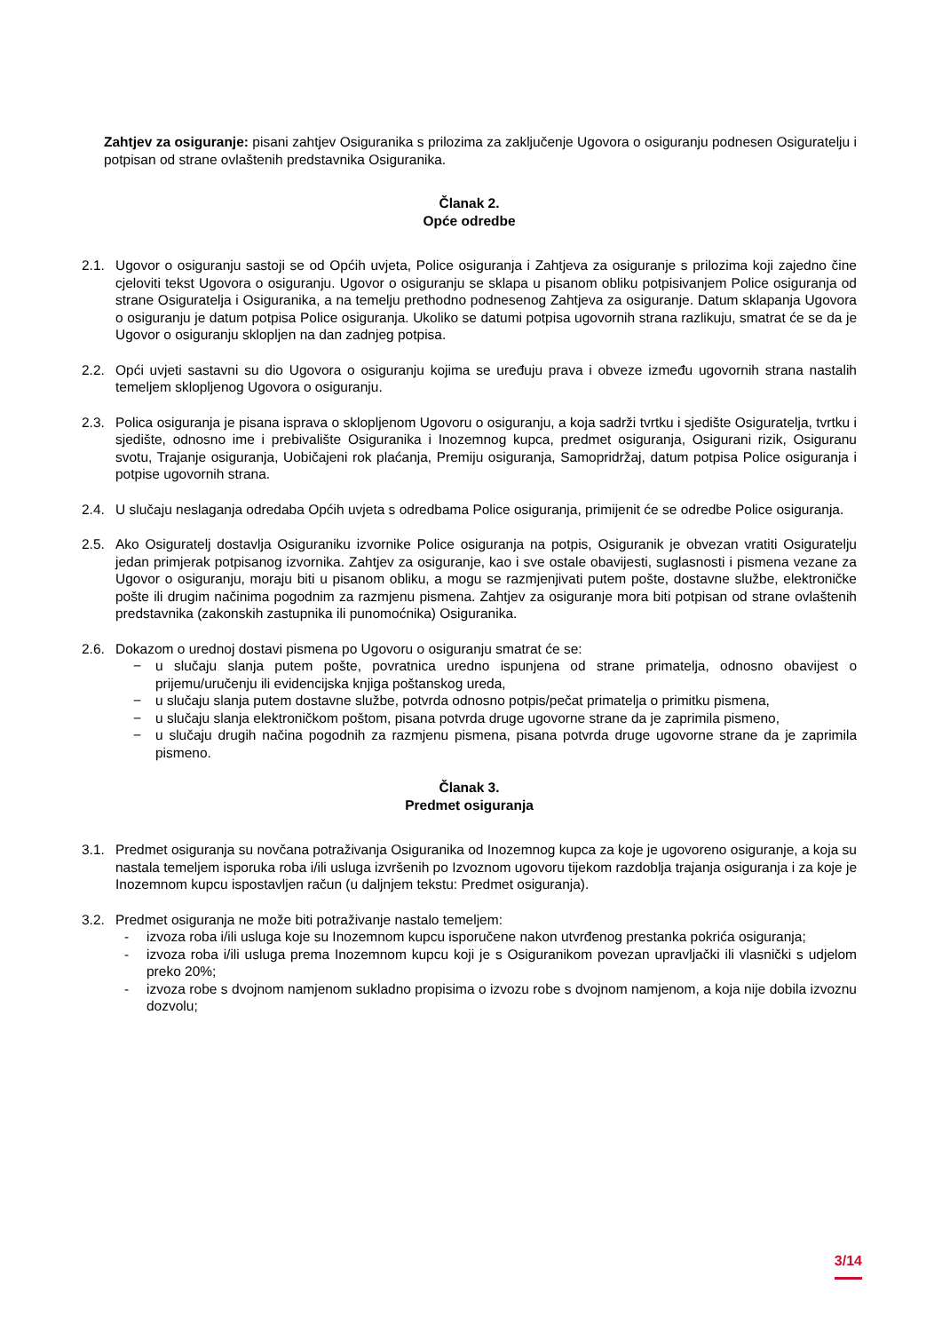Zahtjev za osiguranje: pisani zahtjev Osiguranika s prilozima za zaključenje Ugovora o osiguranju podnesen Osiguratelju i potpisan od strane ovlaštenih predstavnika Osiguranika.
Članak 2.
Opće odredbe
2.1. Ugovor o osiguranju sastoji se od Općih uvjeta, Police osiguranja i Zahtjeva za osiguranje s prilozima koji zajedno čine cjeloviti tekst Ugovora o osiguranju. Ugovor o osiguranju se sklapa u pisanom obliku potpisivanjem Police osiguranja od strane Osiguratelja i Osiguranika, a na temelju prethodno podnesenog Zahtjeva za osiguranje. Datum sklapanja Ugovora o osiguranju je datum potpisa Police osiguranja. Ukoliko se datumi potpisa ugovornih strana razlikuju, smatrat će se da je Ugovor o osiguranju sklopljen na dan zadnjeg potpisa.
2.2. Opći uvjeti sastavni su dio Ugovora o osiguranju kojima se uređuju prava i obveze između ugovornih strana nastalih temeljem sklopljenog Ugovora o osiguranju.
2.3. Polica osiguranja je pisana isprava o sklopljenom Ugovoru o osiguranju, a koja sadrži tvrtku i sjedište Osiguratelja, tvrtku i sjedište, odnosno ime i prebivalište Osiguranika i Inozemnog kupca, predmet osiguranja, Osigurani rizik, Osiguranu svotu, Trajanje osiguranja, Uobičajeni rok plaćanja, Premiju osiguranja, Samopridržaj, datum potpisa Police osiguranja i potpise ugovornih strana.
2.4. U slučaju neslaganja odredaba Općih uvjeta s odredbama Police osiguranja, primijenit će se odredbe Police osiguranja.
2.5. Ako Osiguratelj dostavlja Osiguraniku izvornike Police osiguranja na potpis, Osiguranik je obvezan vratiti Osiguratelju jedan primjerak potpisanog izvornika. Zahtjev za osiguranje, kao i sve ostale obavijesti, suglasnosti i pismena vezane za Ugovor o osiguranju, moraju biti u pisanom obliku, a mogu se razmjenjivati putem pošte, dostavne službe, elektroničke pošte ili drugim načinima pogodnim za razmjenu pismena. Zahtjev za osiguranje mora biti potpisan od strane ovlaštenih predstavnika (zakonskih zastupnika ili punomoćnika) Osiguranika.
2.6. Dokazom o urednoj dostavi pismena po Ugovoru o osiguranju smatrat će se:
− u slučaju slanja putem pošte, povratnica uredno ispunjena od strane primatelja, odnosno obavijest o prijemu/uručenju ili evidencijska knjiga poštanskog ureda,
− u slučaju slanja putem dostavne službe, potvrda odnosno potpis/pečat primatelja o primitku pismena,
− u slučaju slanja elektroničkom poštom, pisana potvrda druge ugovorne strane da je zaprimila pismeno,
− u slučaju drugih načina pogodnih za razmjenu pismena, pisana potvrda druge ugovorne strane da je zaprimila pismeno.
Članak 3.
Predmet osiguranja
3.1. Predmet osiguranja su novčana potraživanja Osiguranika od Inozemnog kupca za koje je ugovoreno osiguranje, a koja su nastala temeljem isporuka roba i/ili usluga izvršenih po Izvoznom ugovoru tijekom razdoblja trajanja osiguranja i za koje je Inozemnom kupcu ispostavljen račun (u daljnjem tekstu: Predmet osiguranja).
3.2. Predmet osiguranja ne može biti potraživanje nastalo temeljem:
- izvoza roba i/ili usluga koje su Inozemnom kupcu isporučene nakon utvrđenog prestanka pokrića osiguranja;
- izvoza roba i/ili usluga prema Inozemnom kupcu koji je s Osiguranikom povezan upravljački ili vlasnički s udjelom preko 20%;
- izvoza robe s dvojnom namjenom sukladno propisima o izvozu robe s dvojnom namjenom, a koja nije dobila izvoznu dozvolu;
3/14